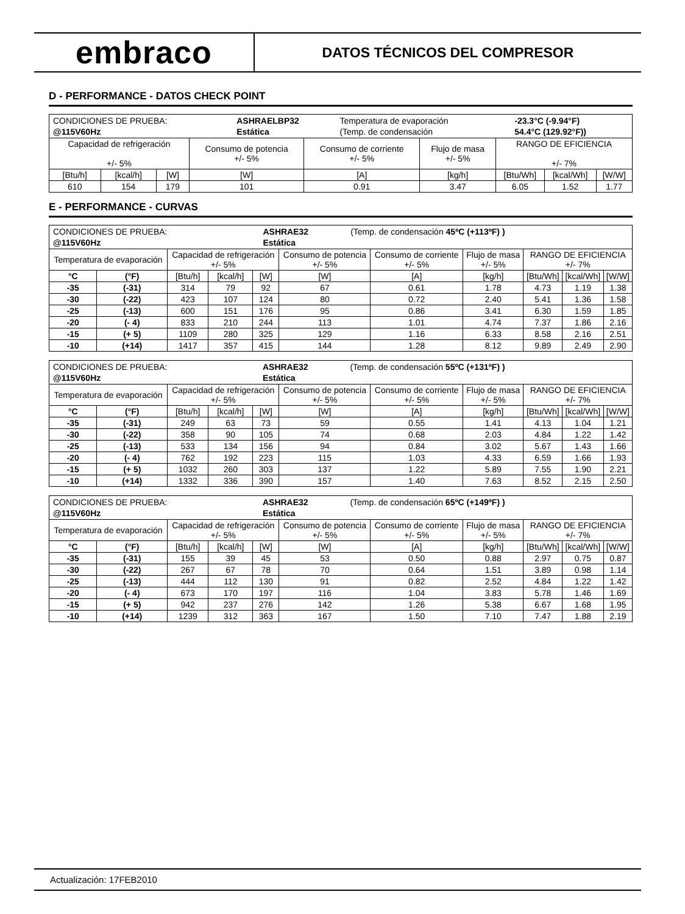embraco
DATOS TÉCNICOS DEL COMPRESOR
D - PERFORMANCE - DATOS CHECK POINT
| / CONDICIONES DE PRUEBA: / ASHRAELBP32 / Temperatura de evaporación / -23.3°C (-9.94°F) / / @115V60Hz / Estática / (Temp. de condensación / 54.4°C (129.92°F)) / | | | | | | | | |
| Capacidad de refrigeración +/- 5% | | | Consumo de potencia +/- 5% | Consumo de corriente +/- 5% | Flujo de masa +/- 5% | RANGO DE EFICIENCIA +/- 7% | | |
| [Btu/h] | [kcal/h] | [W] | [W] | [A] | [kg/h] | [Btu/Wh] | [kcal/Wh] | [W/W] |
| 610 | 154 | 179 | 101 | 0.91 | 3.47 | 6.05 | 1.52 | 1.77 |
E - PERFORMANCE - CURVAS
| / CONDICIONES DE PRUEBA: / ASHRAE32 / (Temp. de condensación 45ºC (+113ºF) ) / / @115V60Hz / Estática / / | | | | | | | | | | |
| Temperatura de evaporación | | Capacidad de refrigeración +/- 5% | | | Consumo de potencia +/- 5% | Consumo de corriente +/- 5% | Flujo de masa +/- 5% | RANGO DE EFICIENCIA +/- 7% | | |
| °C | (°F) | [Btu/h] | [kcal/h] | [W] | [W] | [A] | [kg/h] | [Btu/Wh] | [kcal/Wh] | [W/W] |
| -35 | (-31) | 314 | 79 | 92 | 67 | 0.61 | 1.78 | 4.73 | 1.19 | 1.38 |
| -30 | (-22) | 423 | 107 | 124 | 80 | 0.72 | 2.40 | 5.41 | 1.36 | 1.58 |
| -25 | (-13) | 600 | 151 | 176 | 95 | 0.86 | 3.41 | 6.30 | 1.59 | 1.85 |
| -20 | (- 4) | 833 | 210 | 244 | 113 | 1.01 | 4.74 | 7.37 | 1.86 | 2.16 |
| -15 | (+ 5) | 1109 | 280 | 325 | 129 | 1.16 | 6.33 | 8.58 | 2.16 | 2.51 |
| -10 | (+14) | 1417 | 357 | 415 | 144 | 1.28 | 8.12 | 9.89 | 2.49 | 2.90 |
| / CONDICIONES DE PRUEBA: / ASHRAE32 / (Temp. de condensación 55ºC (+131ºF) ) / / @115V60Hz / Estática / / | | | | | | | | | | |
| Temperatura de evaporación | | Capacidad de refrigeración +/- 5% | | | Consumo de potencia +/- 5% | Consumo de corriente +/- 5% | Flujo de masa +/- 5% | RANGO DE EFICIENCIA +/- 7% | | |
| °C | (°F) | [Btu/h] | [kcal/h] | [W] | [W] | [A] | [kg/h] | [Btu/Wh] | [kcal/Wh] | [W/W] |
| -35 | (-31) | 249 | 63 | 73 | 59 | 0.55 | 1.41 | 4.13 | 1.04 | 1.21 |
| -30 | (-22) | 358 | 90 | 105 | 74 | 0.68 | 2.03 | 4.84 | 1.22 | 1.42 |
| -25 | (-13) | 533 | 134 | 156 | 94 | 0.84 | 3.02 | 5.67 | 1.43 | 1.66 |
| -20 | (- 4) | 762 | 192 | 223 | 115 | 1.03 | 4.33 | 6.59 | 1.66 | 1.93 |
| -15 | (+ 5) | 1032 | 260 | 303 | 137 | 1.22 | 5.89 | 7.55 | 1.90 | 2.21 |
| -10 | (+14) | 1332 | 336 | 390 | 157 | 1.40 | 7.63 | 8.52 | 2.15 | 2.50 |
| / CONDICIONES DE PRUEBA: / ASHRAE32 / (Temp. de condensación 65ºC (+149ºF) ) / / @115V60Hz / Estática / / | | | | | | | | | | |
| Temperatura de evaporación | | Capacidad de refrigeración +/- 5% | | | Consumo de potencia +/- 5% | Consumo de corriente +/- 5% | Flujo de masa +/- 5% | RANGO DE EFICIENCIA +/- 7% | | |
| °C | (°F) | [Btu/h] | [kcal/h] | [W] | [W] | [A] | [kg/h] | [Btu/Wh] | [kcal/Wh] | [W/W] |
| -35 | (-31) | 155 | 39 | 45 | 53 | 0.50 | 0.88 | 2.97 | 0.75 | 0.87 |
| -30 | (-22) | 267 | 67 | 78 | 70 | 0.64 | 1.51 | 3.89 | 0.98 | 1.14 |
| -25 | (-13) | 444 | 112 | 130 | 91 | 0.82 | 2.52 | 4.84 | 1.22 | 1.42 |
| -20 | (- 4) | 673 | 170 | 197 | 116 | 1.04 | 3.83 | 5.78 | 1.46 | 1.69 |
| -15 | (+ 5) | 942 | 237 | 276 | 142 | 1.26 | 5.38 | 6.67 | 1.68 | 1.95 |
| -10 | (+14) | 1239 | 312 | 363 | 167 | 1.50 | 7.10 | 7.47 | 1.88 | 2.19 |
Actualización: 17FEB2010